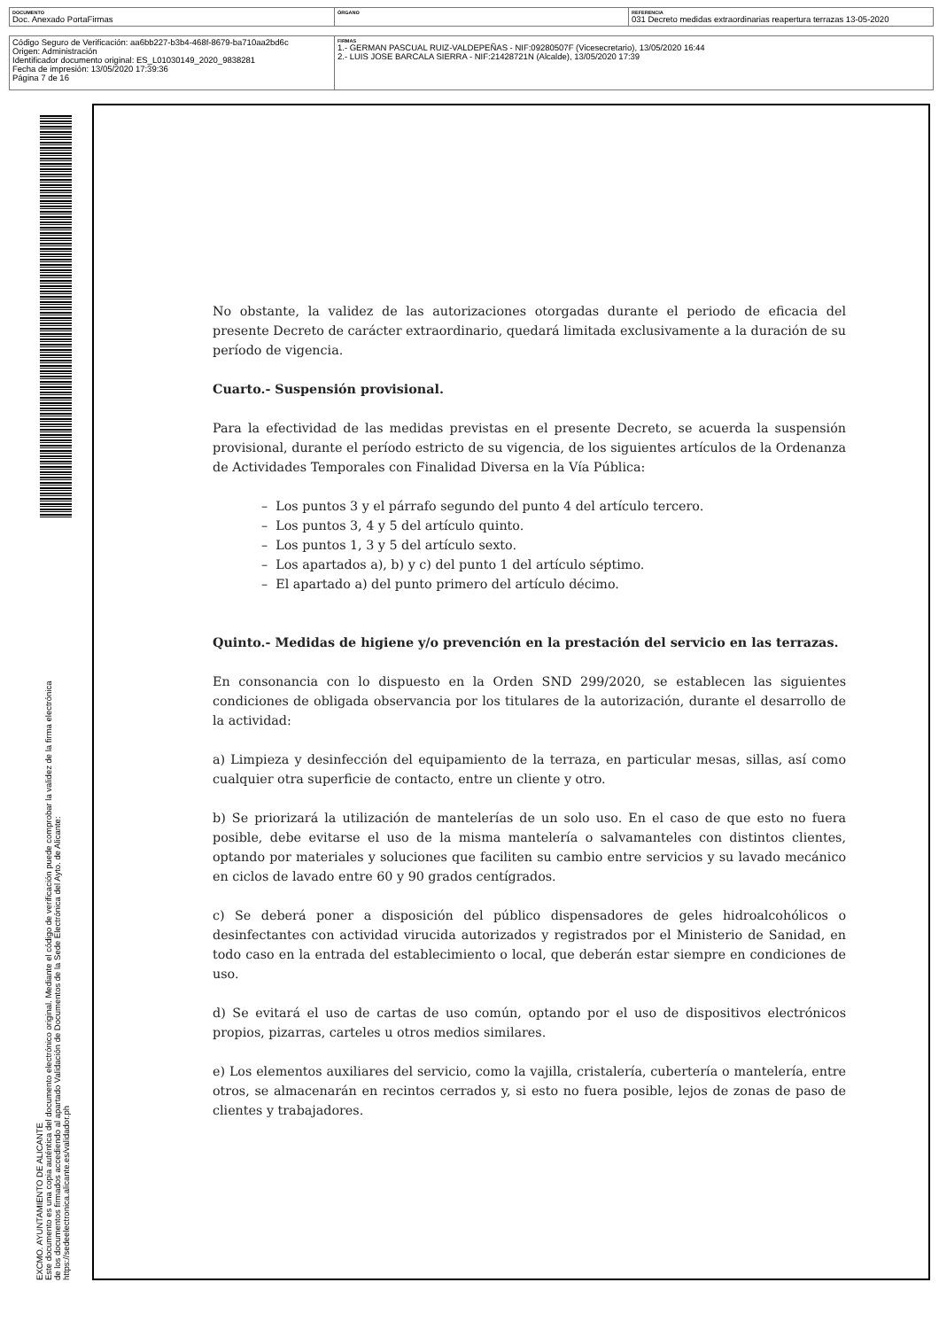| DOCUMENTO Doc. Anexado PortaFirmas | ÓRGANO | REFERENCIA 031 Decreto medidas extraordinarias reapertura terrazas 13-05-2020 |
| Código Seguro de Verificación: aa6bb227-b3b4-468f-8679-ba710aa2bd6c Origen: Administración Identificador documento original: ES_L01030149_2020_9838281 Fecha de impresión: 13/05/2020 17:39:36 Página 7 de 16 | FIRMAS 1.- GERMAN PASCUAL RUIZ-VALDEPEÑAS - NIF:09280507F (Vicesecretario), 13/05/2020 16:44 2.- LUIS JOSE BARCALA SIERRA - NIF:21428721N (Alcalde), 13/05/2020 17:39 |
EXCMO. AYUNTAMIENTO DE ALICANTE
Este documento es una copia auténtica del documento electrónico original. Mediante el código de verificación puede comprobar la validez de la firma electrónica de los documentos firmados accediendo al apartado Validación de Documentos de la Sede Electrónica del Ayto. de Alicante: https://sedeelectronica.alicante.es/validador.ph
No obstante, la validez de las autorizaciones otorgadas durante el periodo de eficacia del presente Decreto de carácter extraordinario, quedará limitada exclusivamente a la duración de su período de vigencia.
Cuarto.- Suspensión provisional.
Para la efectividad de las medidas previstas en el presente Decreto, se acuerda la suspensión provisional, durante el período estricto de su vigencia, de los siguientes artículos de la Ordenanza de Actividades Temporales con Finalidad Diversa en la Vía Pública:
– Los puntos 3 y el párrafo segundo del punto 4 del artículo tercero.
– Los puntos 3, 4 y 5 del artículo quinto.
– Los puntos 1, 3 y 5 del artículo sexto.
– Los apartados a), b) y c) del punto 1 del artículo séptimo.
– El apartado a) del punto primero del artículo décimo.
Quinto.- Medidas de higiene y/o prevención en la prestación del servicio en las terrazas.
En consonancia con lo dispuesto en la Orden SND 299/2020, se establecen las siguientes condiciones de obligada observancia por los titulares de la autorización, durante el desarrollo de la actividad:
a) Limpieza y desinfección del equipamiento de la terraza, en particular mesas, sillas, así como cualquier otra superficie de contacto, entre un cliente y otro.
b) Se priorizará la utilización de mantelerías de un solo uso. En el caso de que esto no fuera posible, debe evitarse el uso de la misma mantelería o salvamanteles con distintos clientes, optando por materiales y soluciones que faciliten su cambio entre servicios y su lavado mecánico en ciclos de lavado entre 60 y 90 grados centígrados.
c) Se deberá poner a disposición del público dispensadores de geles hidroalcohólicos o desinfectantes con actividad virucida autorizados y registrados por el Ministerio de Sanidad, en todo caso en la entrada del establecimiento o local, que deberán estar siempre en condiciones de uso.
d) Se evitará el uso de cartas de uso común, optando por el uso de dispositivos electrónicos propios, pizarras, carteles u otros medios similares.
e) Los elementos auxiliares del servicio, como la vajilla, cristalería, cubertería o mantelería, entre otros, se almacenarán en recintos cerrados y, si esto no fuera posible, lejos de zonas de paso de clientes y trabajadores.